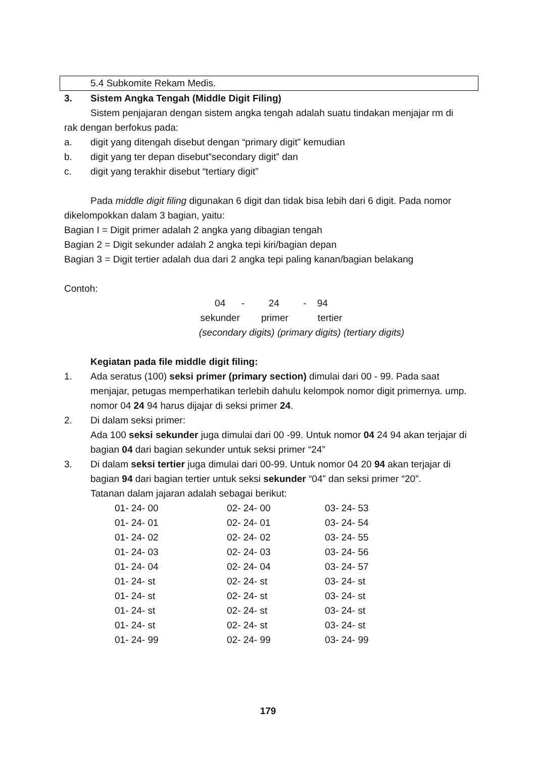5.4 Subkomite Rekam Medis.
3. Sistem Angka Tengah (Middle Digit Filing)
Sistem penjajaran dengan sistem angka tengah adalah suatu tindakan menjajar rm di
rak dengan berfokus pada:
a. digit yang ditengah disebut dengan “primary digit” kemudian
b. digit yang ter depan disebut”secondary digit” dan
c. digit yang terakhir disebut “tertiary digit”
Pada middle digit filing digunakan 6 digit dan tidak bisa lebih dari 6 digit. Pada nomor
dikelompokkan dalam 3 bagian, yaitu:
Bagian I = Digit primer adalah 2 angka yang dibagian tengah
Bagian 2 = Digit sekunder adalah 2 angka tepi kiri/bagian depan
Bagian 3 = Digit tertier adalah dua dari 2 angka tepi paling kanan/bagian belakang
Contoh:
04 - 24 - 94
sekunder primer tertier
(secondary digits) (primary digits) (tertiary digits)
Kegiatan pada file middle digit filing:
1. Ada seratus (100) seksi primer (primary section) dimulai dari 00 - 99. Pada saat menjajar, petugas memperhatikan terlebih dahulu kelompok nomor digit primernya. ump. nomor 04 24 94 harus dijajar di seksi primer 24.
2. Di dalam seksi primer:
Ada 100 seksi sekunder juga dimulai dari 00 -99. Untuk nomor 04 24 94 akan terjajar di bagian 04 dari bagian sekunder untuk seksi primer “24”
3. Di dalam seksi tertier juga dimulai dari 00-99. Untuk nomor 04 20 94 akan terjajar di bagian 94 dari bagian tertier untuk seksi sekunder “04” dan seksi primer “20”.
Tatanan dalam jajaran adalah sebagai berikut:
| 01- 24- 00 | 02- 24- 00 | 03- 24- 53 |
| 01- 24- 01 | 02- 24- 01 | 03- 24- 54 |
| 01- 24- 02 | 02- 24- 02 | 03- 24- 55 |
| 01- 24- 03 | 02- 24- 03 | 03- 24- 56 |
| 01- 24- 04 | 02- 24- 04 | 03- 24- 57 |
| 01- 24- st | 02- 24- st | 03- 24- st |
| 01- 24- st | 02- 24- st | 03- 24- st |
| 01- 24- st | 02- 24- st | 03- 24- st |
| 01- 24- st | 02- 24- st | 03- 24- st |
| 01- 24- 99 | 02- 24- 99 | 03- 24- 99 |
179